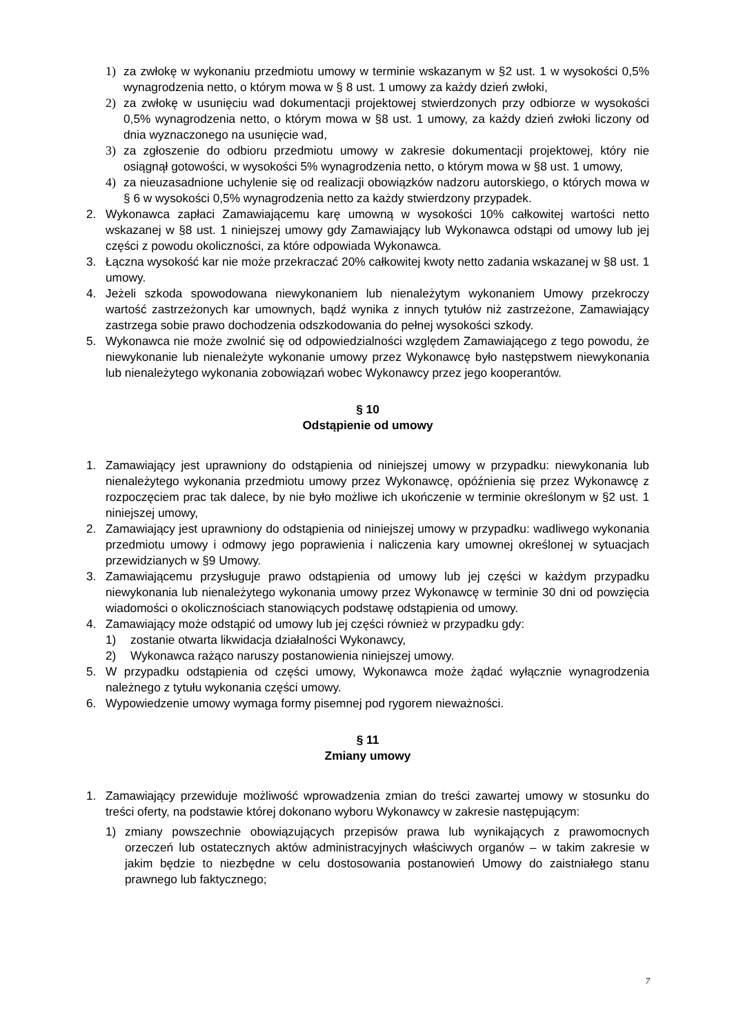1) za zwłokę w wykonaniu przedmiotu umowy w terminie wskazanym w §2 ust. 1 w wysokości 0,5% wynagrodzenia netto, o którym mowa w § 8 ust. 1 umowy za każdy dzień zwłoki,
2) za zwłokę w usunięciu wad dokumentacji projektowej stwierdzonych przy odbiorze w wysokości 0,5% wynagrodzenia netto, o którym mowa w §8 ust. 1 umowy, za każdy dzień zwłoki liczony od dnia wyznaczonego na usunięcie wad,
3) za zgłoszenie do odbioru przedmiotu umowy w zakresie dokumentacji projektowej, który nie osiągnął gotowości, w wysokości 5% wynagrodzenia netto, o którym mowa w §8 ust. 1 umowy,
4) za nieuzasadnione uchylenie się od realizacji obowiązków nadzoru autorskiego, o których mowa w § 6 w wysokości 0,5% wynagrodzenia netto za każdy stwierdzony przypadek.
2. Wykonawca zapłaci Zamawiającemu karę umowną w wysokości 10% całkowitej wartości netto wskazanej w §8 ust. 1 niniejszej umowy gdy Zamawiający lub Wykonawca odstąpi od umowy lub jej części z powodu okoliczności, za które odpowiada Wykonawca.
3. Łączna wysokość kar nie może przekraczać 20% całkowitej kwoty netto zadania wskazanej w §8 ust. 1 umowy.
4. Jeżeli szkoda spowodowana niewykonaniem lub nienależytym wykonaniem Umowy przekroczy wartość zastrzeżonych kar umownych, bądź wynika z innych tytułów niż zastrzeżone, Zamawiający zastrzega sobie prawo dochodzenia odszkodowania do pełnej wysokości szkody.
5. Wykonawca nie może zwolnić się od odpowiedzialności względem Zamawiającego z tego powodu, że niewykonanie lub nienależyte wykonanie umowy przez Wykonawcę było następstwem niewykonania lub nienależytego wykonania zobowiązań wobec Wykonawcy przez jego kooperantów.
§ 10
Odstąpienie od umowy
1. Zamawiający jest uprawniony do odstąpienia od niniejszej umowy w przypadku: niewykonania lub nienależytego wykonania przedmiotu umowy przez Wykonawcę, opóźnienia się przez Wykonawcę z rozpoczęciem prac tak dalece, by nie było możliwe ich ukończenie w terminie określonym w §2 ust. 1 niniejszej umowy,
2. Zamawiający jest uprawniony do odstąpienia od niniejszej umowy w przypadku: wadliwego wykonania przedmiotu umowy i odmowy jego poprawienia i naliczenia kary umownej określonej w sytuacjach przewidzianych w §9 Umowy.
3. Zamawiającemu przysługuje prawo odstąpienia od umowy lub jej części w każdym przypadku niewykonania lub nienależytego wykonania umowy przez Wykonawcę w terminie 30 dni od powzięcia wiadomości o okolicznościach stanowiących podstawę odstąpienia od umowy.
4. Zamawiający może odstąpić od umowy lub jej części również w przypadku gdy:
1) zostanie otwarta likwidacja działalności Wykonawcy,
2) Wykonawca rażąco naruszy postanowienia niniejszej umowy.
5. W przypadku odstąpienia od części umowy, Wykonawca może żądać wyłącznie wynagrodzenia należnego z tytułu wykonania części umowy.
6. Wypowiedzenie umowy wymaga formy pisemnej pod rygorem nieważności.
§ 11
Zmiany umowy
1. Zamawiający przewiduje możliwość wprowadzenia zmian do treści zawartej umowy w stosunku do treści oferty, na podstawie której dokonano wyboru Wykonawcy w zakresie następującym:
1) zmiany powszechnie obowiązujących przepisów prawa lub wynikających z prawomocnych orzeczeń lub ostatecznych aktów administracyjnych właściwych organów – w takim zakresie w jakim będzie to niezbędne w celu dostosowania postanowień Umowy do zaistniałego stanu prawnego lub faktycznego;
7